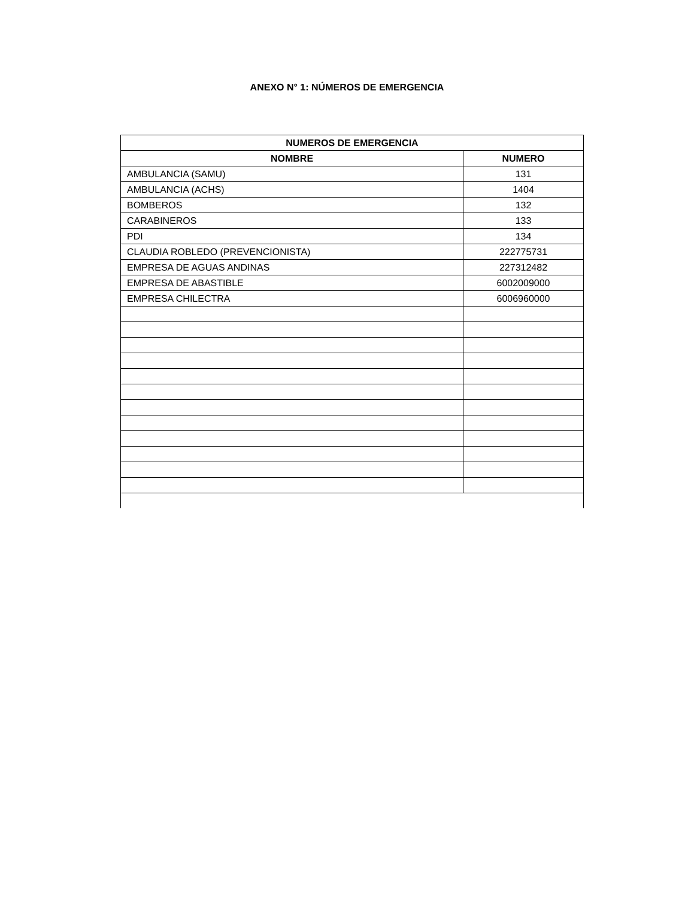ANEXO N° 1: NÚMEROS DE EMERGENCIA
| NUMEROS DE EMERGENCIA | |
| --- | --- |
| NOMBRE | NUMERO |
| AMBULANCIA (SAMU) | 131 |
| AMBULANCIA (ACHS) | 1404 |
| BOMBEROS | 132 |
| CARABINEROS | 133 |
| PDI | 134 |
| CLAUDIA ROBLEDO (PREVENCIONISTA) | 222775731 |
| EMPRESA DE AGUAS ANDINAS | 227312482 |
| EMPRESA DE ABASTIBLE | 6002009000 |
| EMPRESA CHILECTRA | 6006960000 |